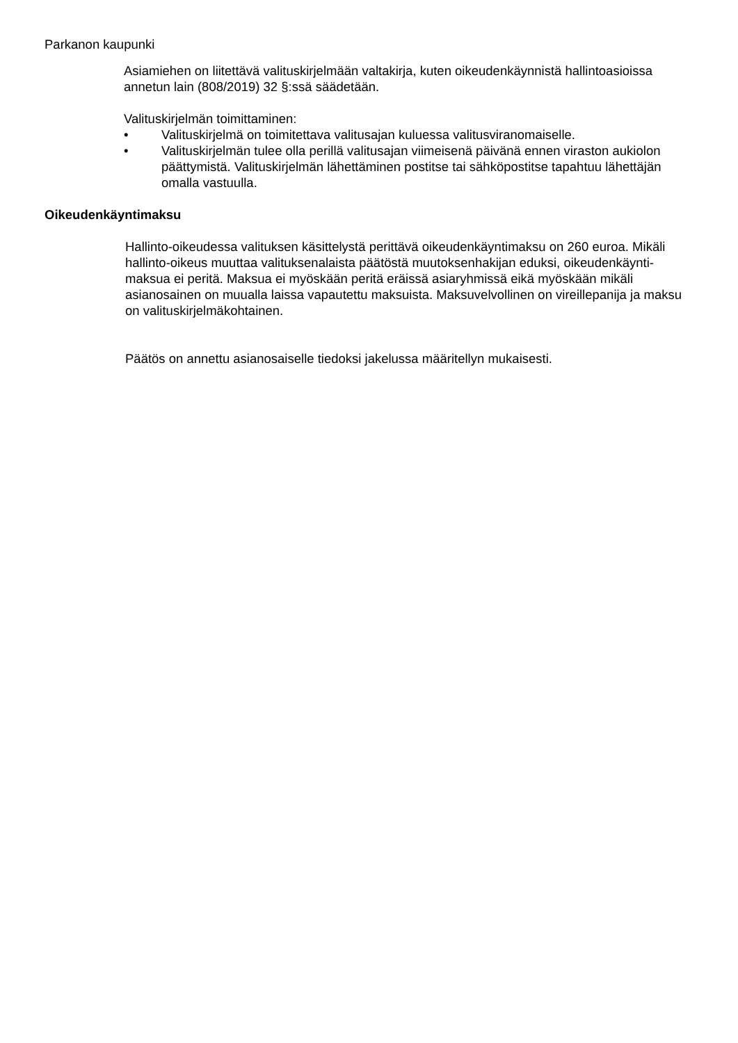Parkanon kaupunki
Asiamiehen on liitettävä valituskirjelmään valtakirja, kuten oikeudenkäynnistä hallintoasioissa annetun lain (808/2019) 32 §:ssä säädetään.
Valituskirjelmän toimittaminen:
• Valituskirjelmä on toimitettava valitusajan kuluessa valitusviranomaiselle.
• Valituskirjelmän tulee olla perillä valitusajan viimeisenä päivänä ennen viraston aukiolon päättymistä. Valituskirjelmän lähettäminen postitse tai sähköpostitse tapahtuu lähettäjän omalla vastuulla.
Oikeudenkäyntimaksu
Hallinto-oikeudessa valituksen käsittelystä perittävä oikeudenkäyntimaksu on 260 euroa. Mikäli hallinto-oikeus muuttaa valituksenalaista päätöstä muutoksenhakijan eduksi, oikeudenkäynti-maksua ei peritä. Maksua ei myöskään peritä eräissä asiaryhmissä eikä myöskään mikäli asianosainen on muualla laissa vapautettu maksuista. Maksuvelvollinen on vireillepanija ja maksu on valituskirjelmäkohtainen.
Päätös on annettu asianosaiselle tiedoksi jakelussa määritellyn mukaisesti.